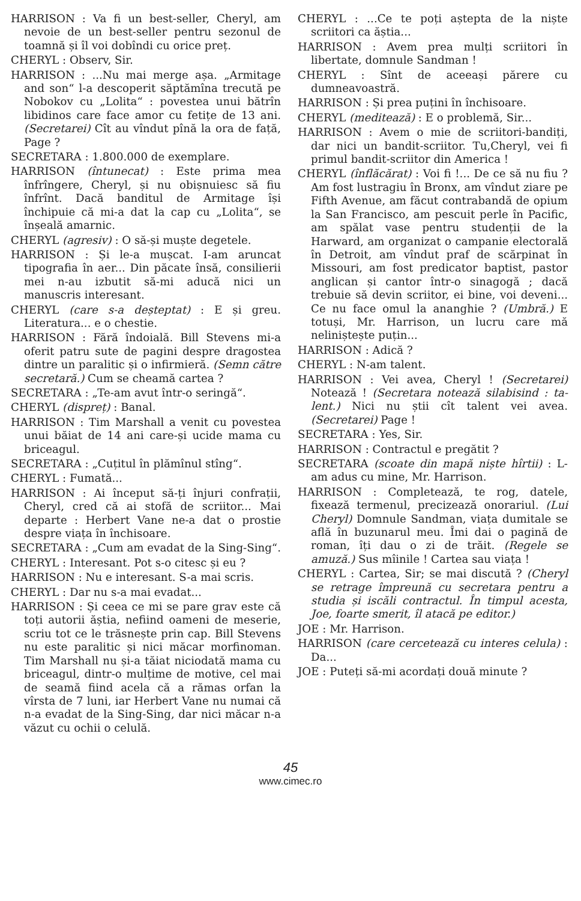HARRISON : Va fi un best-seller, Cheryl, am nevoie de un best-seller pentru sezonul de toamnă și îl voi dobîndi cu orice preț.
CHERYL : Observ, Sir.
HARRISON : ...Nu mai merge așa. „Armitage and son“ l-a descoperit săptămîna trecută pe Nobokov cu „Lolita“ : povestea unui bătrîn libidinos care face amor cu fetițe de 13 ani. (Secretarei) Cît au vîndut pînă la ora de față, Page ?
SECRETARA : 1.800.000 de exemplare.
HARRISON (întunecat) : Este prima mea înfrîngere, Cheryl, și nu obișnuiesc să fiu înfrînt. Dacă banditul de Armitage își închipuie că mi-a dat la cap cu „Lolita“, se înșeală amarnic.
CHERYL (agresiv) : O să-și muște degetele.
HARRISON : Și le-a mușcat. I-am aruncat tipografia în aer... Din păcate însă, consilierii mei n-au izbutit să-mi aducă nici un manuscris interesant.
CHERYL (care s-a deșteptat) : E și greu. Literatura... e o chestie.
HARRISON : Fără îndoială. Bill Stevens mi-a oferit patru sute de pagini despre dragostea dintre un paralitic și o infirmieră. (Semn către secretară.) Cum se cheamă cartea ?
SECRETARA : „Te-am avut într-o seringă“.
CHERYL (dispreț) : Banal.
HARRISON : Tim Marshall a venit cu povestea unui băiat de 14 ani care-și ucide mama cu briceagul.
SECRETARA : „Cuțitul în plămînul stîng“.
CHERYL : Fumată...
HARRISON : Ai început să-ți înjuri confrații, Cheryl, cred că ai stofă de scriitor... Mai departe : Herbert Vane ne-a dat o prostie despre viața în închisoare.
SECRETARA : „Cum am evadat de la Sing-Sing“.
CHERYL : Interesant. Pot s-o citesc și eu ?
HARRISON : Nu e interesant. S-a mai scris.
CHERYL : Dar nu s-a mai evadat...
HARRISON : Și ceea ce mi se pare grav este că toți autorii ăștia, nefiind oameni de meserie, scriu tot ce le trăsnește prin cap. Bill Stevens nu este paralitic și nici măcar morfinoman. Tim Marshall nu și-a tăiat niciodată mama cu briceagul, dintr-o mulțime de motive, cel mai de seamă fiind acela că a rămas orfan la vîrsta de 7 luni, iar Herbert Vane nu numai că n-a evadat de la Sing-Sing, dar nici măcar n-a văzut cu ochii o celulă.
CHERYL : ...Ce te poți aștepta de la niște scriitori ca ăștia...
HARRISON : Avem prea mulți scriitori în libertate, domnule Sandman !
CHERYL : Sînt de aceeași părere cu dumneavoastră.
HARRISON : Și prea puțini în închisoare.
CHERYL (meditează) : E o problemă, Sir...
HARRISON : Avem o mie de scriitori-bandiți, dar nici un bandit-scriitor. Tu,Cheryl, vei fi primul bandit-scriitor din America !
CHERYL (înflăcărat) : Voi fi !... De ce să nu fiu ? Am fost lustragiu în Bronx, am vîndut ziare pe Fifth Avenue, am făcut contrabandă de opium la San Francisco, am pescuit perle în Pacific, am spălat vase pentru studenții de la Harward, am organizat o campanie electorală în Detroit, am vîndut praf de scărpinat în Missouri, am fost predicator baptist, pastor anglican și cantor într-o sinagogă ; dacă trebuie să devin scriitor, ei bine, voi deveni... Ce nu face omul la ananghie ? (Umbră.) E totuși, Mr. Harrison, un lucru care mă neliniștește puțin...
HARRISON : Adică ?
CHERYL : N-am talent.
HARRISON : Vei avea, Cheryl ! (Secretarei) Notează ! (Secretara notează silabisind : ta-lent.) Nici nu știi cît talent vei avea. (Secretarei) Page !
SECRETARA : Yes, Sir.
HARRISON : Contractul e pregătit ?
SECRETARA (scoate din mapă niște hîrtii) : L-am adus cu mine, Mr. Harrison.
HARRISON : Completează, te rog, datele, fixează termenul, precizează onorariul. (Lui Cheryl) Domnule Sandman, viața dumitale se află în buzunarul meu. Îmi dai o pagină de roman, îți dau o zi de trăit. (Regele se amuză.) Sus mîinile ! Cartea sau viața !
CHERYL : Cartea, Sir; se mai discută ? (Cheryl se retrage împreună cu secretara pentru a studia și iscăli contractul. În timpul acesta, Joe, foarte smerit, îl atacă pe editor.)
JOE : Mr. Harrison.
HARRISON (care cercetează cu interes celula) : Da...
JOE : Puteți să-mi acordați două minute ?
45
www.cimec.ro